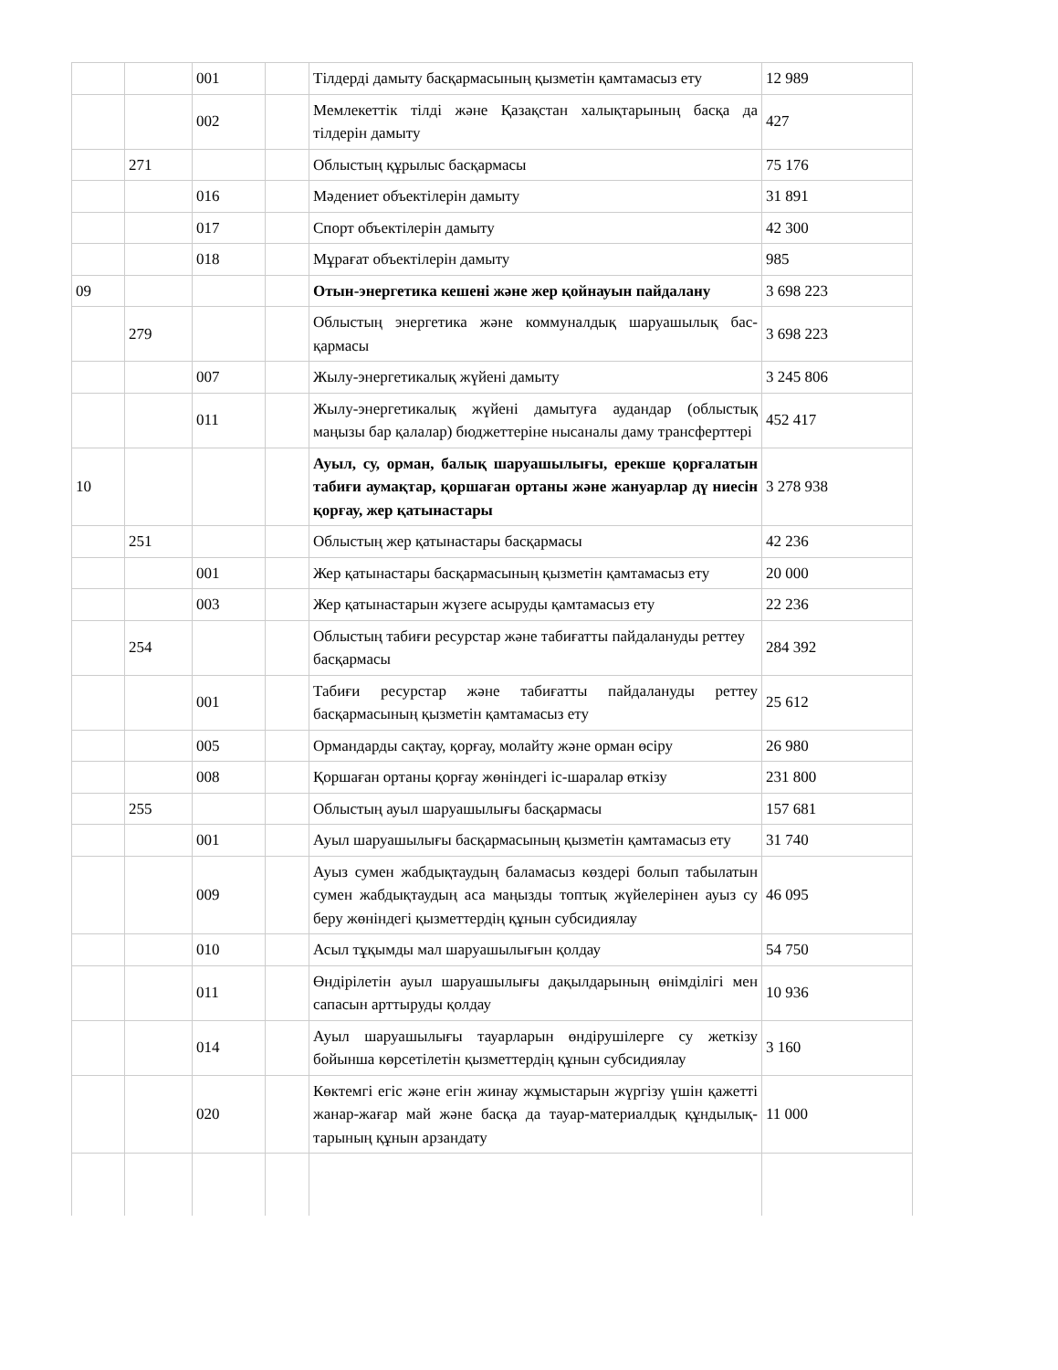| | | 001 | | Тілдерді дамыту басқармасының қызметін қамтамасыз ету | 12 989 |
| | | 002 | | Мемлекеттік тілді және Қазақстан халықтарының басқа да тілдерін дамыту | 427 |
| | 271 | | | Облыстың құрылыс басқармасы | 75 176 |
| | | 016 | | Мәдениет объектілерін дамыту | 31 891 |
| | | 017 | | Спорт объектілерін дамыту | 42 300 |
| | | 018 | | Мұрағат объектілерін дамыту | 985 |
| 09 | | | | Отын-энергетика кешені және жер қойнауын пайдалану | 3 698 223 |
| | 279 | | | Облыстың энергетика және коммуналдық шаруашылық бас-қармасы | 3 698 223 |
| | | 007 | | Жылу-энергетикалық жүйені дамыту | 3 245 806 |
| | | 011 | | Жылу-энергетикалық жүйені дамытуға аудандар (облыстық маңызы бар қалалар) бюджеттеріне нысаналы даму трансферттері | 452 417 |
| 10 | | | | Ауыл, су, орман, балық шаруашылығы, ерекше қорғалатын табиғи аумақтар, қоршаған ортаны және жануарлар дү ниесін қорғау, жер қатынастары | 3 278 938 |
| | 251 | | | Облыстың жер қатынастары басқармасы | 42 236 |
| | | 001 | | Жер қатынастары басқармасының қызметін қамтамасыз ету | 20 000 |
| | | 003 | | Жер қатынастарын жүзеге асыруды қамтамасыз ету | 22 236 |
| | 254 | | | Облыстың табиғи ресурстар және табиғатты пайдалануды реттеу басқармасы | 284 392 |
| | | 001 | | Табиғи ресурстар және табиғатты пайдалануды реттеу басқармасының қызметін қамтамасыз ету | 25 612 |
| | | 005 | | Ормандарды сақтау, қорғау, молайту және орман өсіру | 26 980 |
| | | 008 | | Қоршаған ортаны қорғау жөніндегі іс-шаралар өткізу | 231 800 |
| | 255 | | | Облыстың ауыл шаруашылығы басқармасы | 157 681 |
| | | 001 | | Ауыл шаруашылығы басқармасының қызметін қамтамасыз ету | 31 740 |
| | | 009 | | Ауыз сумен жабдықтаудың баламасыз көздері болып табылатын сумен жабдықтаудың аса маңызды топтық жүйелерінен ауыз су беру жөніндегі қызметтердің құнын субсидиялау | 46 095 |
| | | 010 | | Асыл тұқымды мал шаруашылығын қолдау | 54 750 |
| | | 011 | | Өндірілетін ауыл шаруашылығы дақылдарының өнімділігі мен сапасын арттыруды қолдау | 10 936 |
| | | 014 | | Ауыл шаруашылығы тауарларын өндірушілерге су жеткізу бойынша көрсетілетін қызметтердің құнын субсидиялау | 3 160 |
| | | 020 | | Көктемгі егіс және егін жинау жұмыстарын жүргізу үшін қажетті жанар-жағар май және басқа да тауар-материалдық құндылық-тарының құнын арзандату | 11 000 |